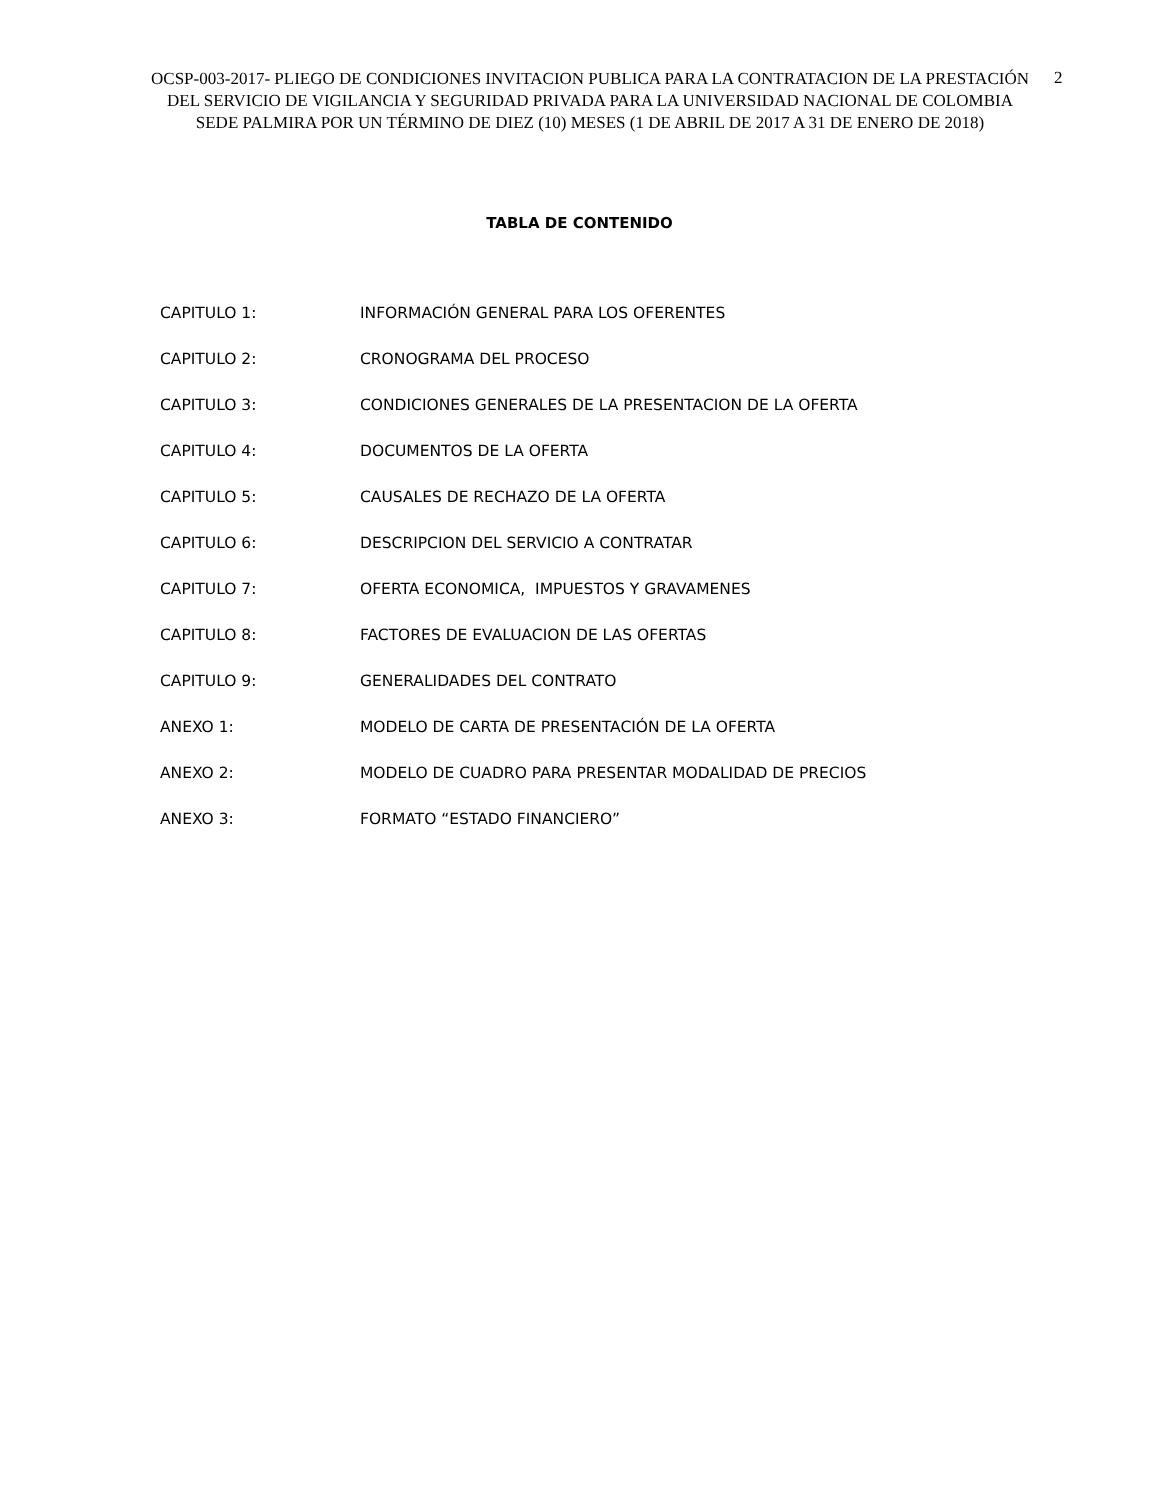OCSP-003-2017- PLIEGO DE CONDICIONES INVITACION PUBLICA PARA LA CONTRATACION DE LA PRESTACIÓN DEL SERVICIO DE VIGILANCIA Y SEGURIDAD PRIVADA PARA LA UNIVERSIDAD NACIONAL DE COLOMBIA SEDE PALMIRA POR UN TÉRMINO DE DIEZ (10) MESES (1 DE ABRIL DE 2017 A 31 DE ENERO DE 2018)
2
TABLA DE CONTENIDO
| CAPITULO 1: | INFORMACIÓN GENERAL PARA LOS OFERENTES |
| CAPITULO 2: | CRONOGRAMA DEL PROCESO |
| CAPITULO 3: | CONDICIONES GENERALES DE LA PRESENTACION DE LA OFERTA |
| CAPITULO 4: | DOCUMENTOS DE LA OFERTA |
| CAPITULO 5: | CAUSALES DE RECHAZO DE LA OFERTA |
| CAPITULO 6: | DESCRIPCION DEL SERVICIO A CONTRATAR |
| CAPITULO 7: | OFERTA ECONOMICA, IMPUESTOS Y GRAVAMENES |
| CAPITULO 8: | FACTORES DE EVALUACION DE LAS OFERTAS |
| CAPITULO 9: | GENERALIDADES DEL CONTRATO |
| ANEXO 1: | MODELO DE CARTA DE PRESENTACIÓN DE LA OFERTA |
| ANEXO 2: | MODELO DE CUADRO PARA PRESENTAR MODALIDAD DE PRECIOS |
| ANEXO 3: | FORMATO “ESTADO FINANCIERO” |